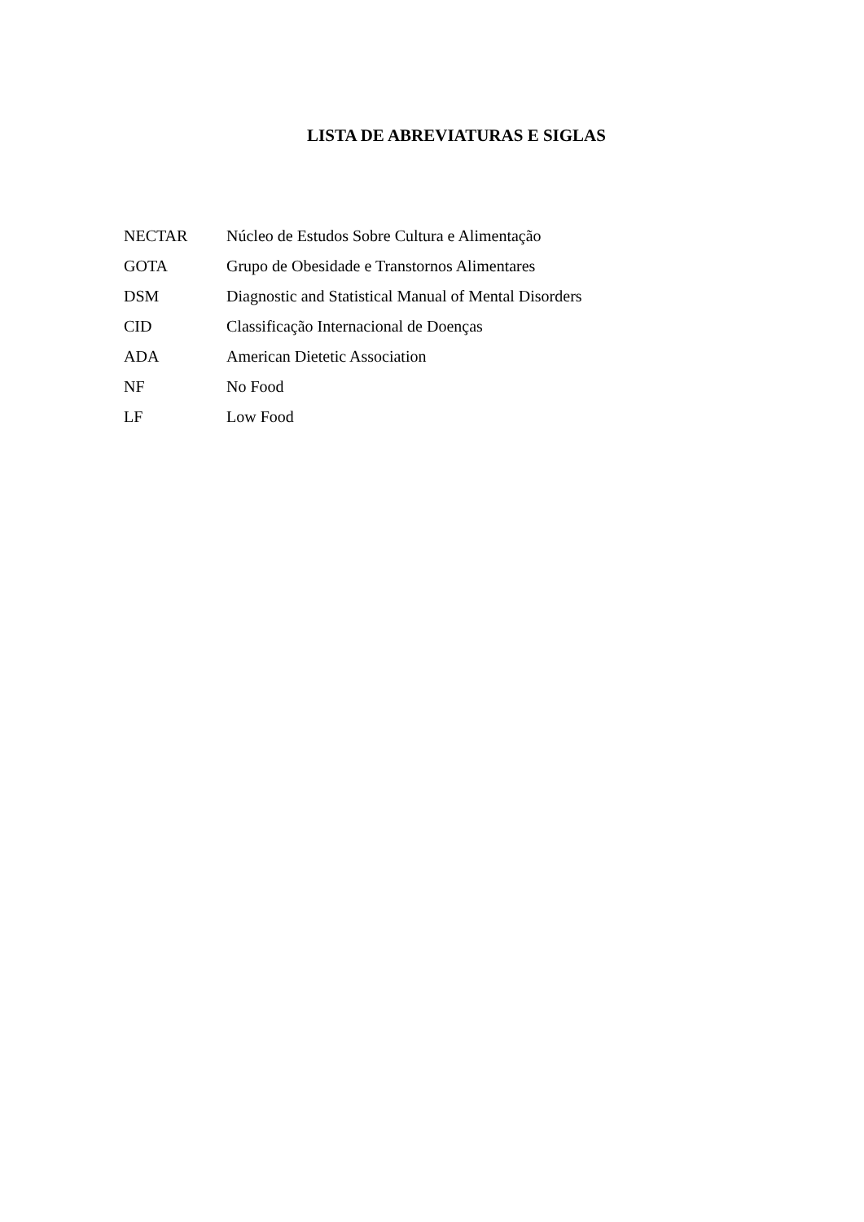LISTA DE ABREVIATURAS E SIGLAS
NECTAR Núcleo de Estudos Sobre Cultura e Alimentação
GOTA Grupo de Obesidade e Transtornos Alimentares
DSM Diagnostic and Statistical Manual of Mental Disorders
CID Classificação Internacional de Doenças
ADA American Dietetic Association
NF No Food
LF Low Food